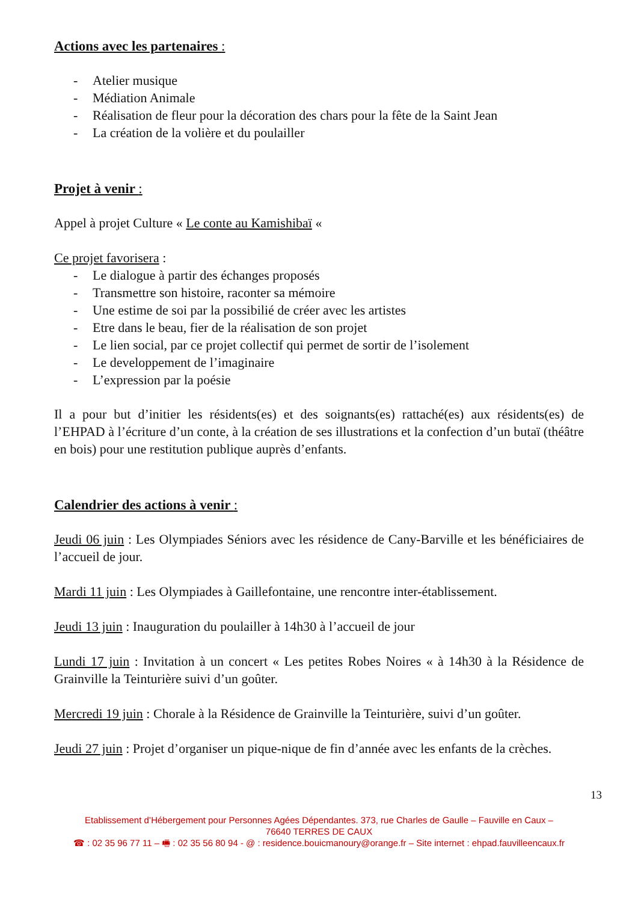Actions avec les partenaires :
- Atelier musique
- Médiation Animale
- Réalisation de fleur pour la décoration des chars pour la fête de la Saint Jean
- La création de la volière et du poulailler
Projet à venir :
Appel à projet Culture « Le conte au Kamishibaï «
Ce projet favorisera :
- Le dialogue à partir des échanges proposés
- Transmettre son histoire, raconter sa mémoire
- Une estime de soi par la possibilié de créer avec les artistes
- Etre dans le beau, fier de la réalisation de son projet
- Le lien social, par ce projet collectif qui permet de sortir de l’isolement
- Le developpement de l’imaginaire
- L’expression par la poésie
Il a pour but d’initier les résidents(es) et des soignants(es) rattaché(es) aux résidents(es) de l’EHPAD à l’écriture d’un conte, à la création de ses illustrations et la confection d’un butaï (théâtre en bois) pour une restitution publique auprès d’enfants.
Calendrier des actions à venir :
Jeudi 06 juin : Les Olympiades Séniors avec les résidence de Cany-Barville et les bénéficiaires de l’accueil de jour.
Mardi 11 juin : Les Olympiades à Gaillefontaine, une rencontre inter-établissement.
Jeudi 13 juin : Inauguration du poulailler à 14h30 à l’accueil de jour
Lundi 17 juin : Invitation à un concert « Les petites Robes Noires « à 14h30 à la Résidence de Grainville la Teinturière suivi d’un goûter.
Mercredi 19 juin : Chorale à la Résidence de Grainville la Teinturière, suivi d’un goûter.
Jeudi 27 juin : Projet d’organiser un pique-nique de fin d’année avec les enfants de la crèches.
13
Etablissement d’Hébergement pour Personnes Agées Dépendantes. 373, rue Charles de Gaulle – Fauville en Caux –
76640 TERRES DE CAUX
☎ : 02 35 96 77 11 – 🖷 : 02 35 56 80 94 - @ : residence.bouicmanoury@orange.fr – Site internet : ehpad.fauvilleencaux.fr